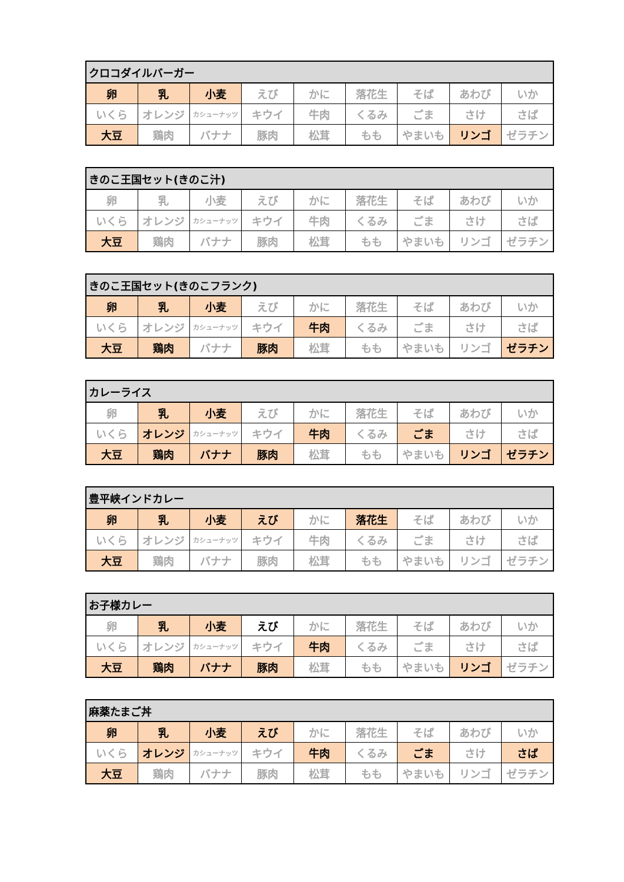| クロコダイルバーガー | | | | | | | | |
| --- | --- | --- | --- | --- | --- | --- | --- | --- |
| 卵 | 乳 | 小麦 | えび | かに | 落花生 | そば | あわび | いか |
| いくら | オレンジ | カシューナッツ | キウイ | 牛肉 | くるみ | ごま | さけ | さば |
| 大豆 | 鶏肉 | バナナ | 豚肉 | 松茸 | もも | やまいも | リンゴ | ゼラチン |
| きのこ王国セット(きのこ汁) | | | | | | | | |
| --- | --- | --- | --- | --- | --- | --- | --- | --- |
| 卵 | 乳 | 小麦 | えび | かに | 落花生 | そば | あわび | いか |
| いくら | オレンジ | カシューナッツ | キウイ | 牛肉 | くるみ | ごま | さけ | さば |
| 大豆 | 鶏肉 | バナナ | 豚肉 | 松茸 | もも | やまいも | リンゴ | ゼラチン |
| きのこ王国セット(きのこフランク) | | | | | | | | |
| --- | --- | --- | --- | --- | --- | --- | --- | --- |
| 卵 | 乳 | 小麦 | えび | かに | 落花生 | そば | あわび | いか |
| いくら | オレンジ | カシューナッツ | キウイ | 牛肉 | くるみ | ごま | さけ | さば |
| 大豆 | 鶏肉 | バナナ | 豚肉 | 松茸 | もも | やまいも | リンゴ | ゼラチン |
| カレーライス | | | | | | | | |
| --- | --- | --- | --- | --- | --- | --- | --- | --- |
| 卵 | 乳 | 小麦 | えび | かに | 落花生 | そば | あわび | いか |
| いくら | オレンジ | カシューナッツ | キウイ | 牛肉 | くるみ | ごま | さけ | さば |
| 大豆 | 鶏肉 | バナナ | 豚肉 | 松茸 | もも | やまいも | リンゴ | ゼラチン |
| 豊平峡インドカレー | | | | | | | | |
| --- | --- | --- | --- | --- | --- | --- | --- | --- |
| 卵 | 乳 | 小麦 | えび | かに | 落花生 | そば | あわび | いか |
| いくら | オレンジ | カシューナッツ | キウイ | 牛肉 | くるみ | ごま | さけ | さば |
| 大豆 | 鶏肉 | バナナ | 豚肉 | 松茸 | もも | やまいも | リンゴ | ゼラチン |
| お子様カレー | | | | | | | | |
| --- | --- | --- | --- | --- | --- | --- | --- | --- |
| 卵 | 乳 | 小麦 | えび | かに | 落花生 | そば | あわび | いか |
| いくら | オレンジ | カシューナッツ | キウイ | 牛肉 | くるみ | ごま | さけ | さば |
| 大豆 | 鶏肉 | バナナ | 豚肉 | 松茸 | もも | やまいも | リンゴ | ゼラチン |
| 麻薬たまご丼 | | | | | | | | |
| --- | --- | --- | --- | --- | --- | --- | --- | --- |
| 卵 | 乳 | 小麦 | えび | かに | 落花生 | そば | あわび | いか |
| いくら | オレンジ | カシューナッツ | キウイ | 牛肉 | くるみ | ごま | さけ | さば |
| 大豆 | 鶏肉 | バナナ | 豚肉 | 松茸 | もも | やまいも | リンゴ | ゼラチン |